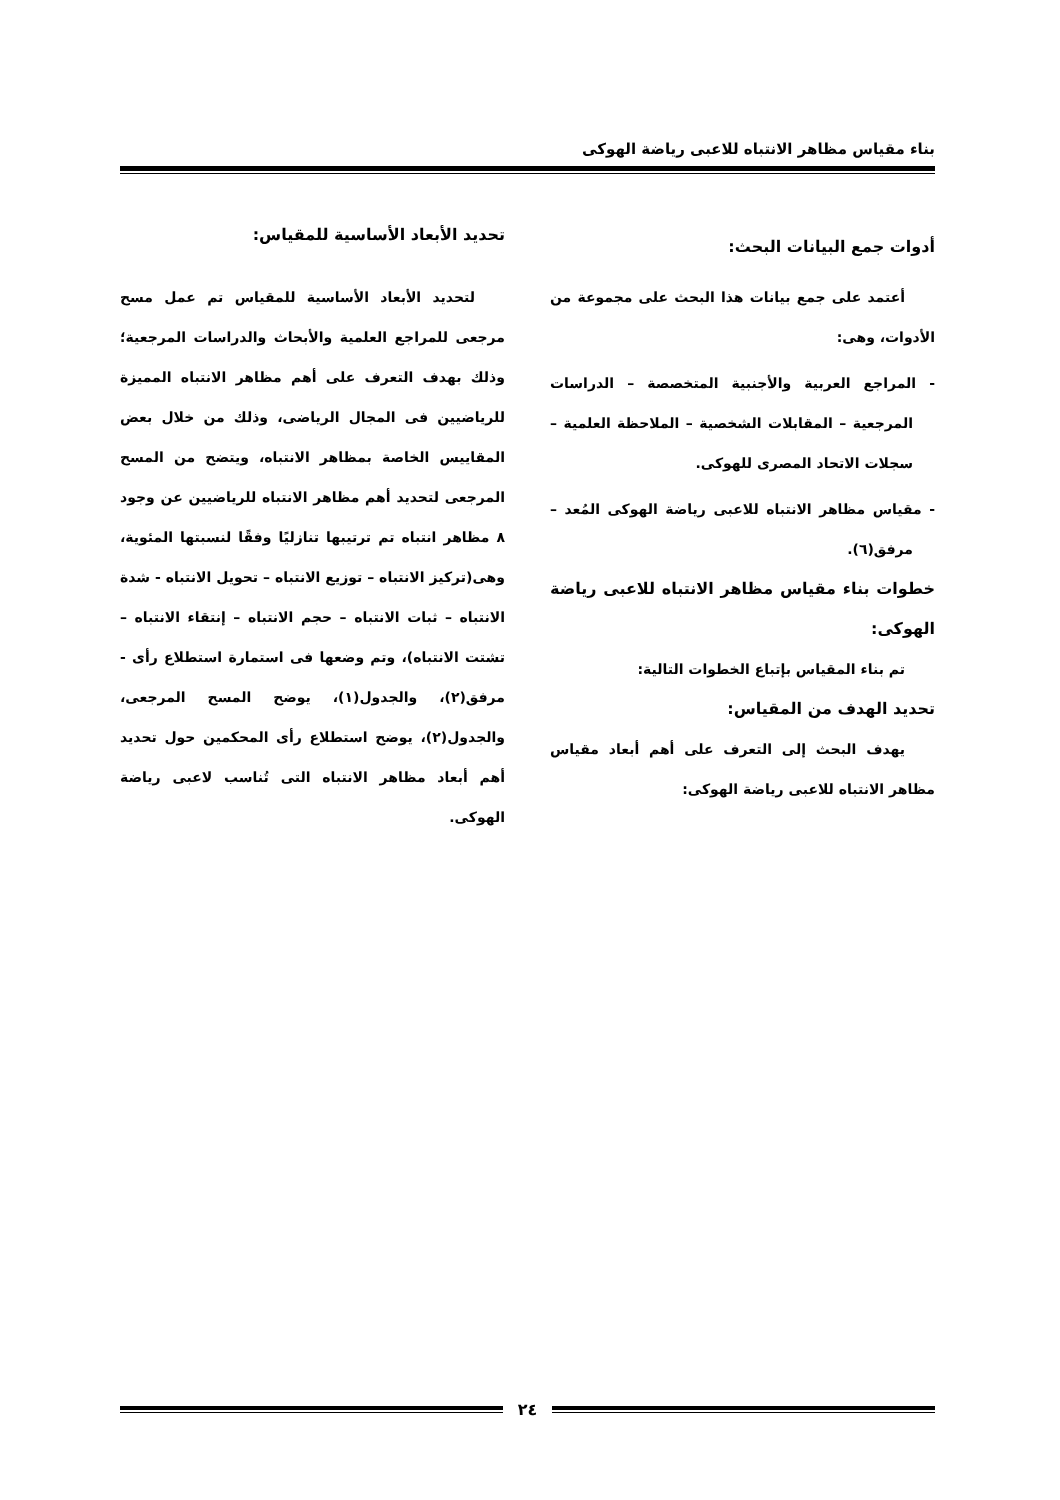بناء مقياس مظاهر الانتباه للاعبى رياضة الهوكى
أدوات جمع البيانات البحث:
أعتمد على جمع بيانات هذا البحث على مجموعة من الأدوات، وهى:
- المراجع العربية والأجنبية المتخصصة – الدراسات المرجعية – المقابلات الشخصية – الملاحظة العلمية – سجلات الاتحاد المصرى للهوكى.
- مقياس مظاهر الانتباه للاعبى رياضة الهوكى المُعد – مرفق(٦).
خطوات بناء مقياس مظاهر الانتباه للاعبى رياضة الهوكى:
تم بناء المقياس بإتباع الخطوات التالية:
تحديد الهدف من المقياس:
يهدف البحث إلى التعرف على أهم أبعاد مقياس مظاهر الانتباه للاعبى رياضة الهوكى:
تحديد الأبعاد الأساسية للمقياس:
لتحديد الأبعاد الأساسية للمقياس تم عمل مسح مرجعى للمراجع العلمية والأبحاث والدراسات المرجعية؛ وذلك بهدف التعرف على أهم مظاهر الانتباه المميزة للرياضيين فى المجال الرياضى، وذلك من خلال بعض المقاييس الخاصة بمظاهر الانتباه، ويتضح من المسح المرجعى لتحديد أهم مظاهر الانتباه للرياضيين عن وجود ٨ مظاهر انتباه تم ترتيبها تنازليًا وفقًا لنسبتها المئوية، وهى(تركيز الانتباه – توزيع الانتباه – تحويل الانتباه - شدة الانتباه – ثبات الانتباه – حجم الانتباه – إنتقاء الانتباه – تشتت الانتباه)، وتم وضعها فى استمارة استطلاع رأى - مرفق(٢)، والجدول(١)، يوضح المسح المرجعى، والجدول(٢)، يوضح استطلاع رأى المحكمين حول تحديد أهم أبعاد مظاهر الانتباه التى تُناسب لاعبى رياضة الهوكى.
٢٤